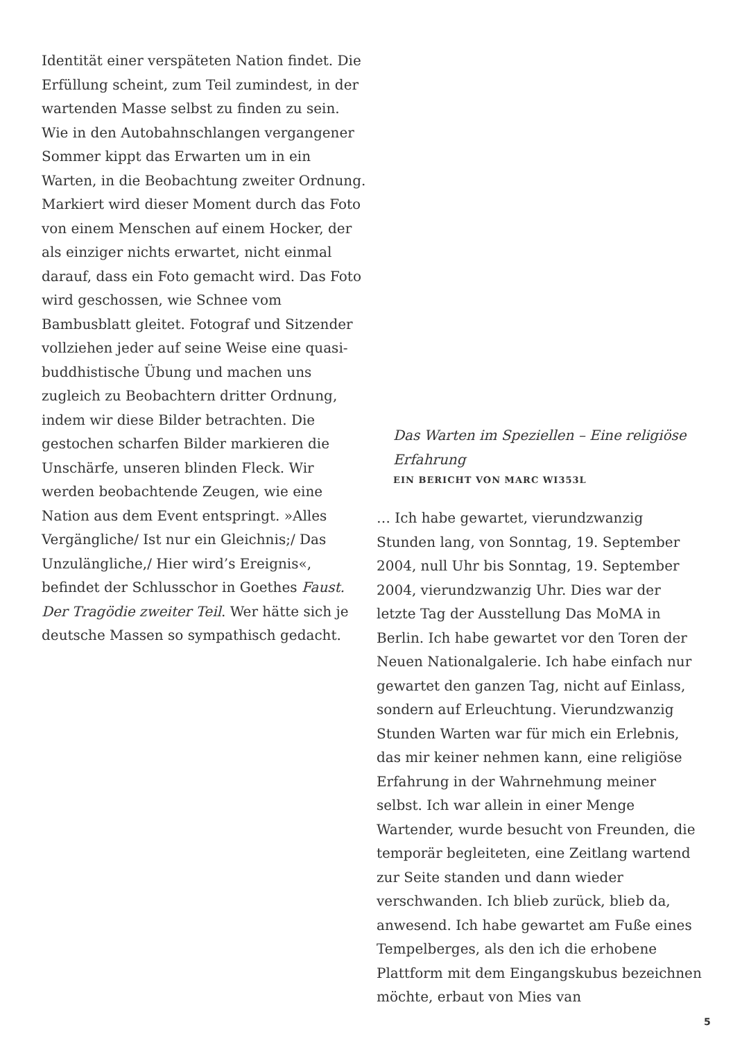Identität einer verspäteten Nation findet. Die Erfüllung scheint, zum Teil zumindest, in der wartenden Masse selbst zu finden zu sein. Wie in den Autobahnschlangen vergangener Sommer kippt das Erwarten um in ein Warten, in die Beobachtung zweiter Ordnung. Markiert wird dieser Moment durch das Foto von einem Menschen auf einem Hocker, der als einziger nichts erwartet, nicht einmal darauf, dass ein Foto gemacht wird. Das Foto wird geschossen, wie Schnee vom Bambusblatt gleitet. Fotograf und Sitzender vollziehen jeder auf seine Weise eine quasi-buddhistische Übung und machen uns zugleich zu Beobachtern dritter Ordnung, indem wir diese Bilder betrachten. Die gestochen scharfen Bilder markieren die Unschärfe, unseren blinden Fleck. Wir werden beobachtende Zeugen, wie eine Nation aus dem Event entspringt. »Alles Vergängliche/ Ist nur ein Gleichnis;/ Das Unzulängliche,/ Hier wird’s Ereignis«, befindet der Schlusschor in Goethes Faust. Der Tragödie zweiter Teil. Wer hätte sich je deutsche Massen so sympathisch gedacht.
Das Warten im Speziellen – Eine religiöse Erfahrung
EIN BERICHT VON MARC WI353L
… Ich habe gewartet, vierundzwanzig Stunden lang, von Sonntag, 19. September 2004, null Uhr bis Sonntag, 19. September 2004, vierundzwanzig Uhr. Dies war der letzte Tag der Ausstellung Das MoMA in Berlin. Ich habe gewartet vor den Toren der Neuen Nationalgalerie. Ich habe einfach nur gewartet den ganzen Tag, nicht auf Einlass, sondern auf Erleuchtung. Vierundzwanzig Stunden Warten war für mich ein Erlebnis, das mir keiner nehmen kann, eine religiöse Erfahrung in der Wahrnehmung meiner selbst. Ich war allein in einer Menge Wartender, wurde besucht von Freunden, die temporär begleiteten, eine Zeitlang wartend zur Seite standen und dann wieder verschwanden. Ich blieb zurück, blieb da, anwesend. Ich habe gewartet am Fuße eines Tempelberges, als den ich die erhobene Plattform mit dem Eingangskubus bezeichnen möchte, erbaut von Mies van
5